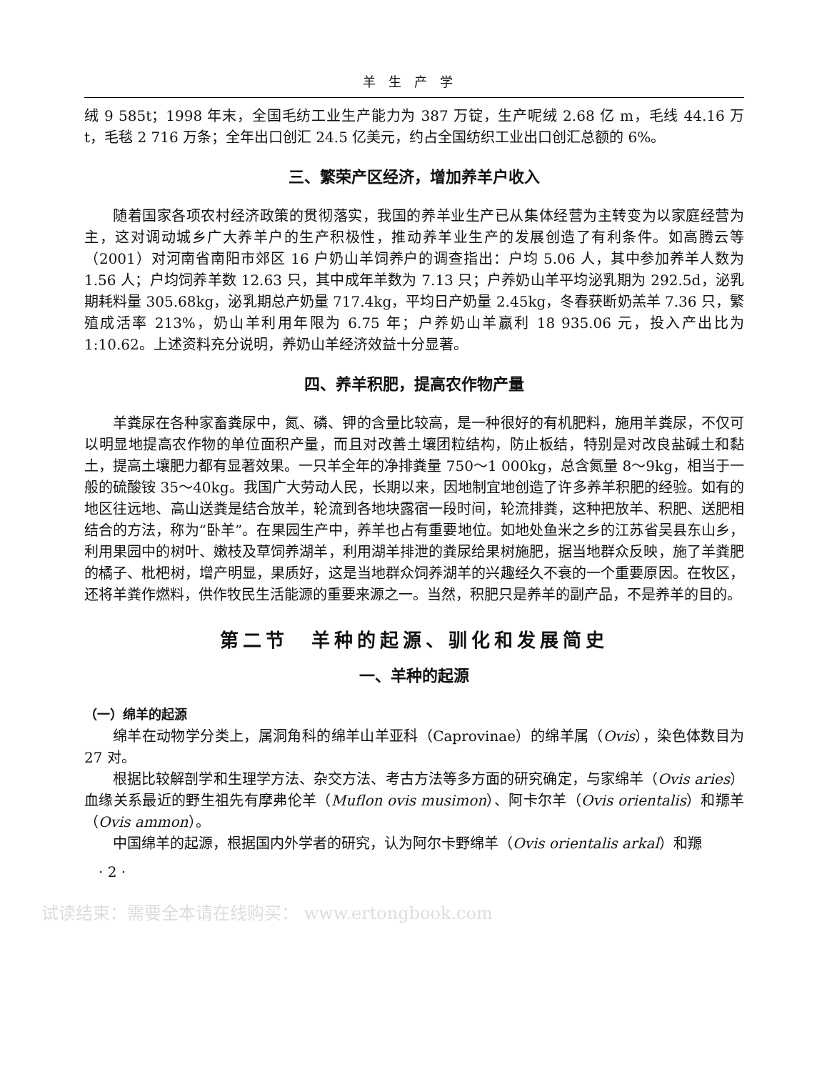羊生产学
绒 9 585t；1998 年末，全国毛纺工业生产能力为 387 万锭，生产呢绒 2.68 亿 m，毛线 44.16 万 t，毛毯 2 716 万条；全年出口创汇 24.5 亿美元，约占全国纺织工业出口创汇总额的 6%。
三、繁荣产区经济，增加养羊户收入
随着国家各项农村经济政策的贯彻落实，我国的养羊业生产已从集体经营为主转变为以家庭经营为主，这对调动城乡广大养羊户的生产积极性，推动养羊业生产的发展创造了有利条件。如高腾云等（2001）对河南省南阳市郊区 16 户奶山羊饲养户的调查指出：户均 5.06 人，其中参加养羊人数为 1.56 人；户均饲养羊数 12.63 只，其中成年羊数为 7.13 只；户养奶山羊平均泌乳期为 292.5d，泌乳期耗料量 305.68kg，泌乳期总产奶量 717.4kg，平均日产奶量 2.45kg，冬春获断奶羔羊 7.36 只，繁殖成活率 213%，奶山羊利用年限为 6.75 年；户养奶山羊赢利 18 935.06 元，投入产出比为 1:10.62。上述资料充分说明，养奶山羊经济效益十分显著。
四、养羊积肥，提高农作物产量
羊粪尿在各种家畜粪尿中，氮、磷、钾的含量比较高，是一种很好的有机肥料，施用羊粪尿，不仅可以明显地提高农作物的单位面积产量，而且对改善土壤团粒结构，防止板结，特别是对改良盐碱土和黏土，提高土壤肥力都有显著效果。一只羊全年的净排粪量 750～1 000kg，总含氮量 8～9kg，相当于一般的硫酸铵 35～40kg。我国广大劳动人民，长期以来，因地制宜地创造了许多养羊积肥的经验。如有的地区往远地、高山送粪是结合放羊，轮流到各地块露宿一段时间，轮流排粪，这种把放羊、积肥、送肥相结合的方法，称为“卧羊”。在果园生产中，养羊也占有重要地位。如地处鱼米之乡的江苏省吴县东山乡，利用果园中的树叶、嫩枝及草饲养湖羊，利用湖羊排泄的粪尿给果树施肥，据当地群众反映，施了羊粪肥的橘子、枇杷树，增产明显，果质好，这是当地群众饲养湖羊的兴趣经久不衰的一个重要原因。在牧区，还将羊粪作燃料，供作牧民生活能源的重要来源之一。当然，积肥只是养羊的副产品，不是养羊的目的。
第二节　羊种的起源、驯化和发展简史
一、羊种的起源
（一）绵羊的起源
绵羊在动物学分类上，属洞角科的绵羊山羊亚科（Caprovinae）的绵羊属（Ovis），染色体数目为 27 对。
根据比较解剖学和生理学方法、杂交方法、考古方法等多方面的研究确定，与家绵羊（Ovis aries）血缘关系最近的野生祖先有摩弗伦羊（Muflon ovis musimon）、阿卡尔羊（Ovis orientalis）和羱羊（Ovis ammon）。
中国绵羊的起源，根据国内外学者的研究，认为阿尔卡野绵羊（Ovis orientalis arkal）和羱
· 2 ·
试读结束：需要全本请在线购买： www.ertongbook.com